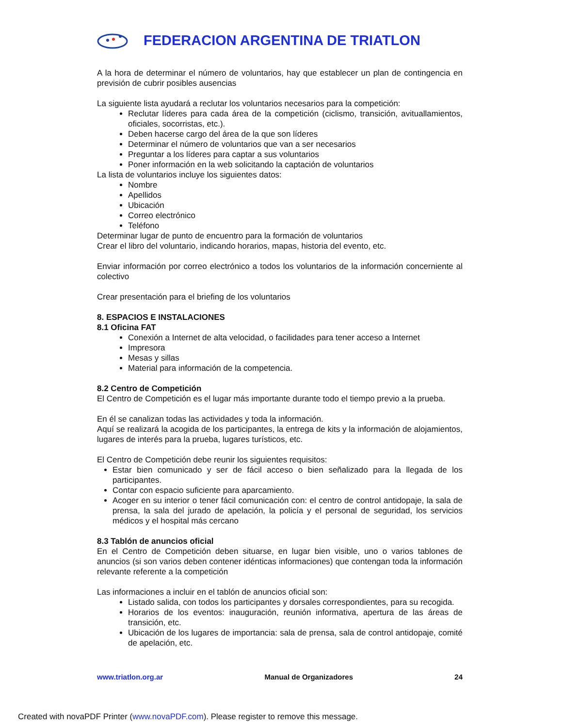FEDERACION ARGENTINA DE TRIATLON
A la hora de determinar el número de voluntarios, hay que establecer un plan de contingencia en previsión de cubrir posibles ausencias
La siguiente lista ayudará a reclutar los voluntarios necesarios para la competición:
Reclutar líderes para cada área de la competición (ciclismo, transición, avituallamientos, oficiales, socorristas, etc.).
Deben hacerse cargo del área de la que son líderes
Determinar el número de voluntarios que van a ser necesarios
Preguntar a los líderes para captar a sus voluntarios
Poner información en la web solicitando la captación de voluntarios
La lista de voluntarios incluye los siguientes datos:
Nombre
Apellidos
Ubicación
Correo electrónico
Teléfono
Determinar lugar de punto de encuentro para la formación de voluntarios
Crear el libro del voluntario, indicando horarios, mapas, historia del evento, etc.
Enviar información por correo electrónico a todos los voluntarios de la información concerniente al colectivo
Crear presentación para el briefing de los voluntarios
8. ESPACIOS E INSTALACIONES
8.1 Oficina FAT
Conexión a Internet de alta velocidad, o facilidades para tener acceso a Internet
Impresora
Mesas y sillas
Material para información de la competencia.
8.2 Centro de Competición
El Centro de Competición es el lugar más importante durante todo el tiempo previo a la prueba.
En él se canalizan todas las actividades y toda la información.
Aquí se realizará la acogida de los participantes, la entrega de kits y la información de alojamientos, lugares de interés para la prueba, lugares turísticos, etc.
El Centro de Competición debe reunir los siguientes requisitos:
Estar bien comunicado y ser de fácil acceso o bien señalizado para la llegada de los participantes.
Contar con espacio suficiente para aparcamiento.
Acoger en su interior o tener fácil comunicación con: el centro de control antidopaje, la sala de prensa, la sala del jurado de apelación, la policía y el personal de seguridad, los servicios médicos y el hospital más cercano
8.3 Tablón de anuncios oficial
En el Centro de Competición deben situarse, en lugar bien visible, uno o varios tablones de anuncios (si son varios deben contener idénticas informaciones) que contengan toda la información relevante referente a la competición
Las informaciones a incluir en el tablón de anuncios oficial son:
Listado salida, con todos los participantes y dorsales correspondientes, para su recogida.
Horarios de los eventos: inauguración, reunión informativa, apertura de las áreas de transición, etc.
Ubicación de los lugares de importancia: sala de prensa, sala de control antidopaje, comité de apelación, etc.
www.triatlon.org.ar Manual de Organizadores 24
Created with novaPDF Printer (www.novaPDF.com). Please register to remove this message.